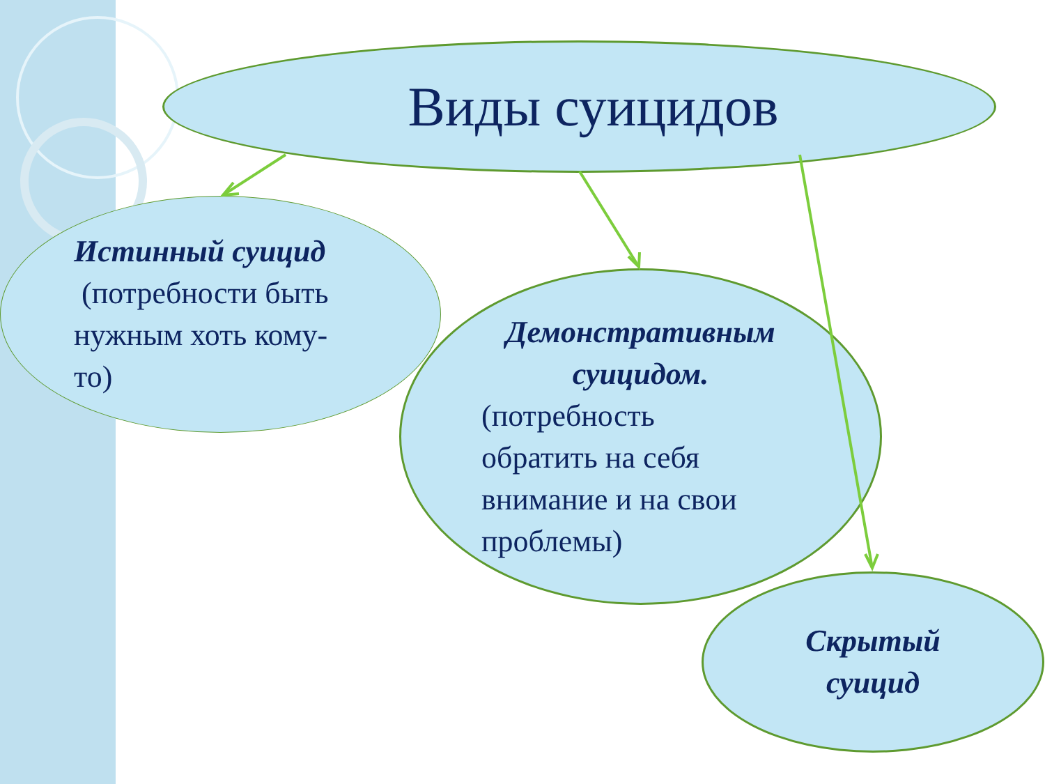Виды суицидов
Истинный суицид
(потребности быть
нужным хоть кому-
то)
Демонстративным суицидом.
(потребность
обратить на себя
внимание и на свои
проблемы)
Скрытый
суицид